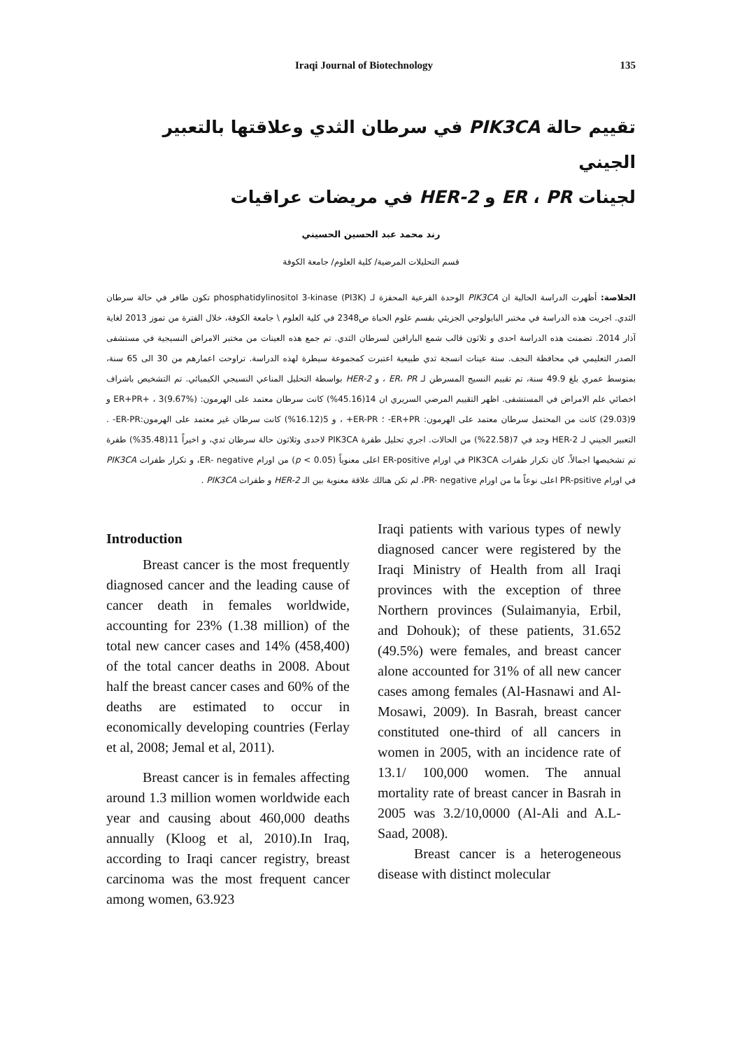Iraqi Journal of Biotechnology 135
تقييم حالة PIK3CA في سرطان الثدي وعلاقتها بالتعبير الجيني
لجينات ER ، PR و HER-2 في مريضات عراقيات
رند محمد عبد الحسين الحسيني
قسم التحليلات المرضية/ كلية العلوم/ جامعة الكوفة
الخلاصة: أظهرت الدراسة الحالية ان PIK3CA الوحدة الفرعية المحفزة لـ phosphatidylinositol 3-kinase (PI3K) تكون طافر في حالة سرطان الثدي. اجريت هذه الدراسة في مختبر البايولوجي الجزيئي بقسم علوم الحياة ص2348 في كلية العلوم \ جامعة الكوفة، خلال الفترة من تموز 2013 لغاية آذار 2014. تضمنت هذه الدراسة احدى و ثلاثون قالب شمع البارافين لسرطان الثدي. تم جمع هذه العينات من مختبر الامراض النسيجية في مستشفى الصدر التعليمي في محافظة النجف. ستة عينات انسجة ثدي طبيعية اعتبرت كمجموعة سيطرة لهذه الدراسة. تراوحت اعمارهم من 30 الى 65 سنة، بمتوسط عمري بلغ 49.9 سنة، تم تقييم النسيج المسرطن لـ ER، PR ، و HER-2 بواسطة التحليل المناعي النسيجي الكيميائي. تم التشخيص باشراف اخصائي علم الامراض في المستشفى. اظهر التقييم المرضي السريري ان 14(45.16%) كانت سرطان معتمد على الهرمون: ER+PR+ ، 3(9.67%) و 9(29.03) كانت من المحتمل سرطان معتمد على الهرمون: ER+PR- ؛ ER-PR+ ، و 5(16.12%) كانت سرطان غير معتمد على الهرمون:ER-PR- . التعبير الجيني لـ HER-2 وجد في 7(22.58%) من الحالات. اجري تحليل طفرة PIK3CA لاحدى وثلاثون حالة سرطان ثدي، و اخيراً 11(35.48%) طفرة تم تشخيصها اجمالاً. كان تكرار طفرات PIK3CA في اورام ER-positive اعلى معنوياً (p < 0.05) من اورام ER- negative، و تكرار طفرات PIK3CA في اورام PR-psitive اعلى نوعاً ما من اورام PR- negative، لم تكن هنالك علاقة معنوية بين الـ HER-2 و طفرات PIK3CA .
Introduction
Breast cancer is the most frequently diagnosed cancer and the leading cause of cancer death in females worldwide, accounting for 23% (1.38 million) of the total new cancer cases and 14% (458,400) of the total cancer deaths in 2008. About half the breast cancer cases and 60% of the deaths are estimated to occur in economically developing countries (Ferlay et al, 2008; Jemal et al, 2011).
Breast cancer is in females affecting around 1.3 million women worldwide each year and causing about 460,000 deaths annually (Kloog et al, 2010).In Iraq, according to Iraqi cancer registry, breast carcinoma was the most frequent cancer among women, 63.923
Iraqi patients with various types of newly diagnosed cancer were registered by the Iraqi Ministry of Health from all Iraqi provinces with the exception of three Northern provinces (Sulaimanyia, Erbil, and Dohouk); of these patients, 31.652 (49.5%) were females, and breast cancer alone accounted for 31% of all new cancer cases among females (Al-Hasnawi and Al-Mosawi, 2009). In Basrah, breast cancer constituted one-third of all cancers in women in 2005, with an incidence rate of 13.1/ 100,000 women. The annual mortality rate of breast cancer in Basrah in 2005 was 3.2/10,0000 (Al-Ali and A.L-Saad, 2008).
Breast cancer is a heterogeneous disease with distinct molecular